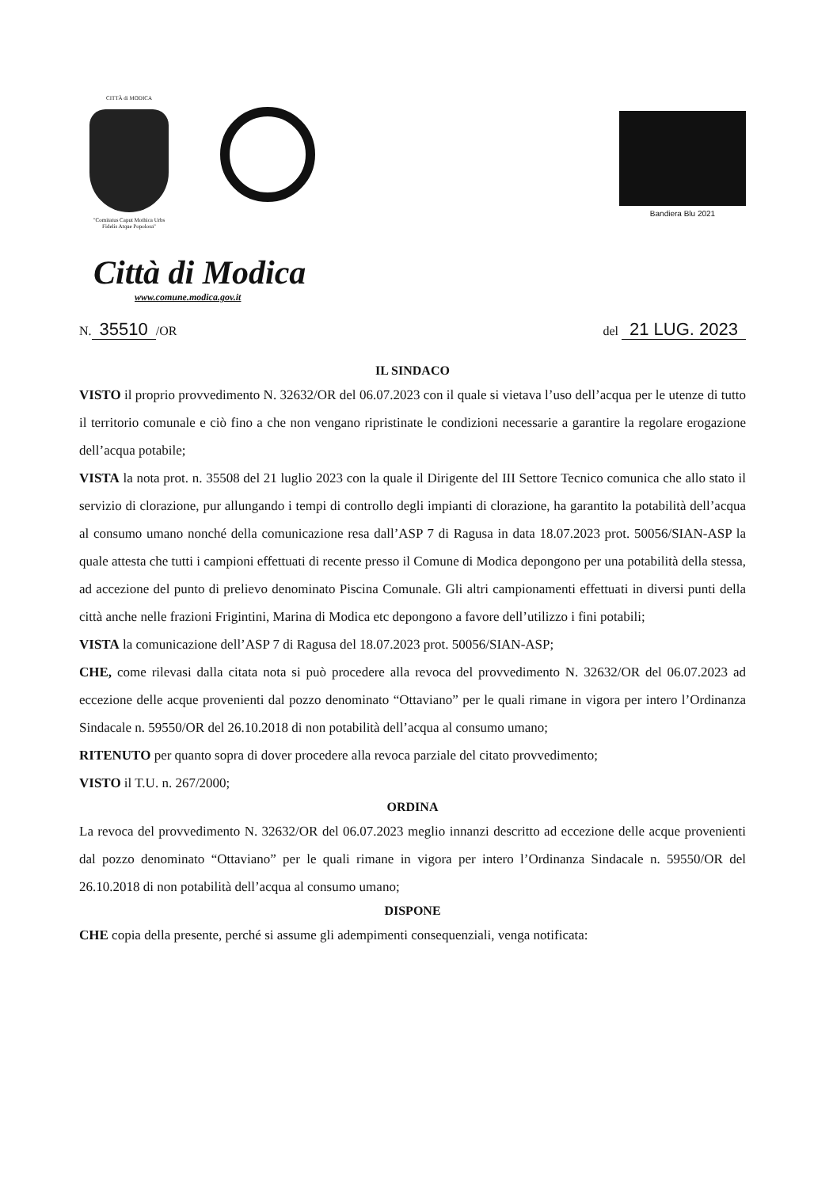CITTÀ di MODICA
"Comitatus Caput Mothica Urbs Fidelis Atque Popolosa"
Bandiera Blu 2021
Città di Modica
www.comune.modica.gov.it
N. 35510 /OR del 21 LUG. 2023
IL SINDACO
VISTO il proprio provvedimento N. 32632/OR del 06.07.2023 con il quale si vietava l’uso dell’acqua per le utenze di tutto il territorio comunale e ciò fino a che non vengano ripristinate le condizioni necessarie a garantire la regolare erogazione dell’acqua potabile;
VISTA la nota prot. n. 35508 del 21 luglio 2023 con la quale il Dirigente del III Settore Tecnico comunica che allo stato il servizio di clorazione, pur allungando i tempi di controllo degli impianti di clorazione, ha garantito la potabilità dell’acqua al consumo umano nonché della comunicazione resa dall’ASP 7 di Ragusa in data 18.07.2023 prot. 50056/SIAN-ASP la quale attesta che tutti i campioni effettuati di recente presso il Comune di Modica depongono per una potabilità della stessa, ad accezione del punto di prelievo denominato Piscina Comunale. Gli altri campionamenti effettuati in diversi punti della città anche nelle frazioni Frigintini, Marina di Modica etc depongono a favore dell’utilizzo i fini potabili;
VISTA la comunicazione dell’ASP 7 di Ragusa del 18.07.2023 prot. 50056/SIAN-ASP;
CHE, come rilevasi dalla citata nota si può procedere alla revoca del provvedimento N. 32632/OR del 06.07.2023 ad eccezione delle acque provenienti dal pozzo denominato “Ottaviano” per le quali rimane in vigora per intero l’Ordinanza Sindacale n. 59550/OR del 26.10.2018 di non potabilità dell’acqua al consumo umano;
RITENUTO per quanto sopra di dover procedere alla revoca parziale del citato provvedimento;
VISTO il T.U. n. 267/2000;
ORDINA
La revoca del provvedimento N. 32632/OR del 06.07.2023 meglio innanzi descritto ad eccezione delle acque provenienti dal pozzo denominato “Ottaviano” per le quali rimane in vigora per intero l’Ordinanza Sindacale n. 59550/OR del 26.10.2018 di non potabilità dell’acqua al consumo umano;
DISPONE
CHE copia della presente, perché si assume gli adempimenti consequenziali, venga notificata: